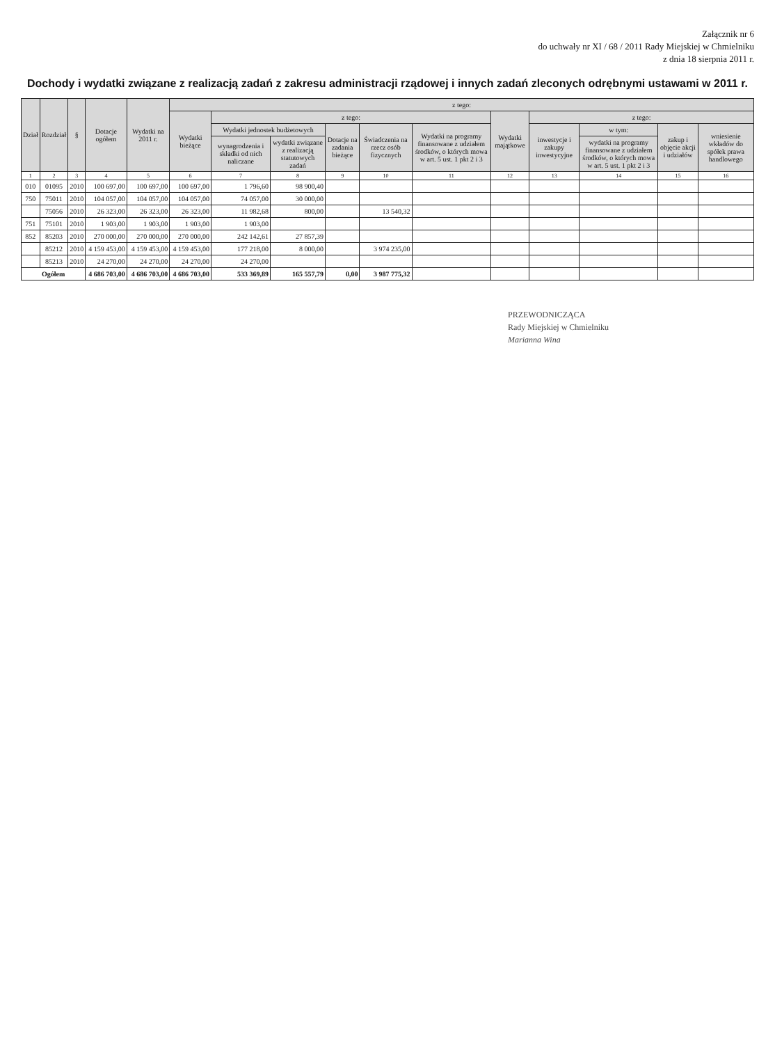Załącznik nr 6
do uchwały nr XI / 68 / 2011 Rady Miejskiej w Chmielniku
z dnia 18 sierpnia 2011 r.
Dochody i wydatki związane z realizacją zadań z zakresu administracji rządowej i innych zadań zleconych odrębnymi ustawami w 2011 r.
| Dział | Rozdział | § | Dotacje ogółem | Wydatki na 2011 r. | z tego: | | | | | | | | | | |
| --- | --- | --- | --- | --- | --- | --- | --- | --- | --- | --- | --- | --- | --- | --- | --- |
| | | | | | Wydatki bieżące | z tego: | | | | | Wydatki majątkowe | z tego: | | | |
| | | | | | | Wydatki jednostek budżetowych | | Dotacje na zadania bieżące | Świadczenia na rzecz osób fizycznych | Wydatki na programy finansowane z udziałem środków, o których mowa w art. 5 ust. 1 pkt 2 i 3 | | inwestycje i zakupy inwestycyjne | w tym: | zakup i objęcie akcji i udziałów | wniesienie wkładów do spółek prawa handlowego |
| | | | | | | wynagrodzenia i składki od nich naliczane | wydatki związane z realizacją statutowych zadań | | | | | | wydatki na programy finansowane z udziałem środków, o których mowa w art. 5 ust. 1 pkt 2 i 3 | | |
| 1 | 2 | 3 | 4 | 5 | 6 | 7 | 8 | 9 | 10 | 11 | 12 | 13 | 14 | 15 | 16 |
| 010 | 01095 | 2010 | 100 697,00 | 100 697,00 | 100 697,00 | 1 796,60 | 98 900,40 | | | | | | | | |
| 750 | 75011 | 2010 | 104 057,00 | 104 057,00 | 104 057,00 | 74 057,00 | 30 000,00 | | | | | | | | |
| | 75056 | 2010 | 26 323,00 | 26 323,00 | 26 323,00 | 11 982,68 | 800,00 | | 13 540,32 | | | | | | |
| 751 | 75101 | 2010 | 1 903,00 | 1 903,00 | 1 903,00 | 1 903,00 | | | | | | | | | |
| 852 | 85203 | 2010 | 270 000,00 | 270 000,00 | 270 000,00 | 242 142,61 | 27 857,39 | | | | | | | | |
| | 85212 | 2010 | 4 159 453,00 | 4 159 453,00 | 4 159 453,00 | 177 218,00 | 8 000,00 | | 3 974 235,00 | | | | | | |
| | 85213 | 2010 | 24 270,00 | 24 270,00 | 24 270,00 | 24 270,00 | | | | | | | | | |
| Ogółem | | | 4 686 703,00 | 4 686 703,00 | 4 686 703,00 | 533 369,89 | 165 557,79 | 0,00 | 3 987 775,32 | | | | | | |
PRZEWODNICZĄCA
Rady Miejskiej w Chmielniku
Marianna Wina